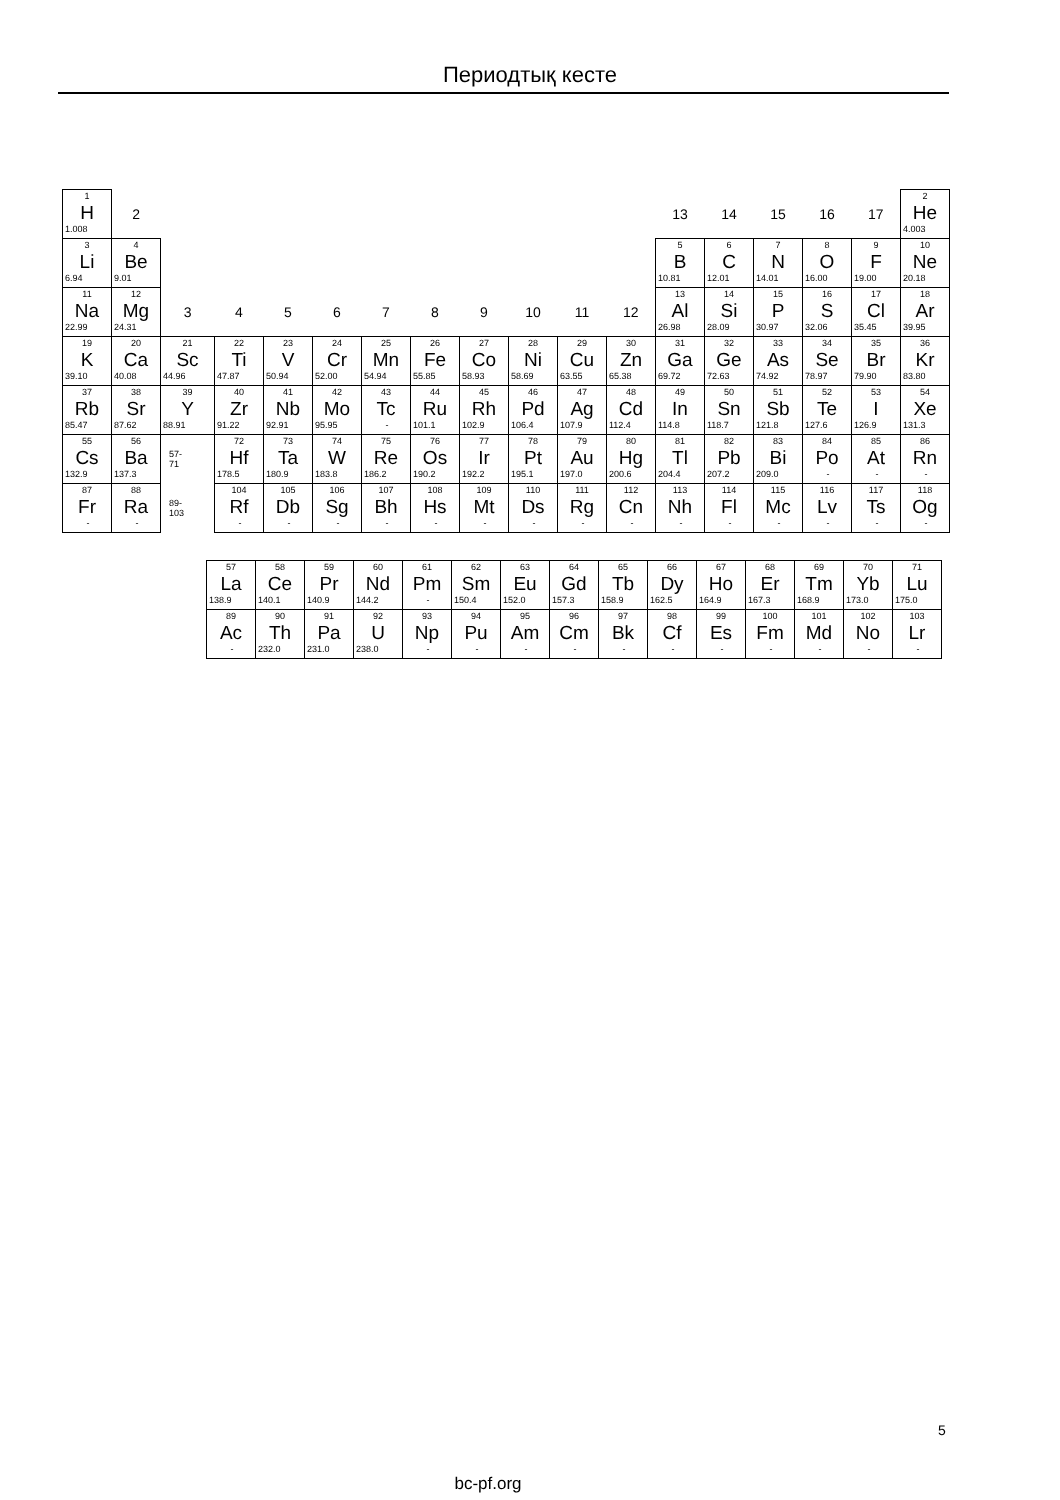Периодтық кесте
| 1 H 1.008 | 2 | | | | | | | | | | | 13 | 14 | 15 | 16 | 17 | 2 He 4.003 |
| 3 Li 6.94 | 4 Be 9.01 | | | | | | | | | | | 5 B 10.81 | 6 C 12.01 | 7 N 14.01 | 8 O 16.00 | 9 F 19.00 | 10 Ne 20.18 |
| 11 Na 22.99 | 12 Mg 24.31 | 3 | 4 | 5 | 6 | 7 | 8 | 9 | 10 | 11 | 12 | 13 Al 26.98 | 14 Si 28.09 | 15 P 30.97 | 16 S 32.06 | 17 Cl 35.45 | 18 Ar 39.95 |
| 19 K 39.10 | 20 Ca 40.08 | 21 Sc 44.96 | 22 Ti 47.87 | 23 V 50.94 | 24 Cr 52.00 | 25 Mn 54.94 | 26 Fe 55.85 | 27 Co 58.93 | 28 Ni 58.69 | 29 Cu 63.55 | 30 Zn 65.38 | 31 Ga 69.72 | 32 Ge 72.63 | 33 As 74.92 | 34 Se 78.97 | 35 Br 79.90 | 36 Kr 83.80 |
| 37 Rb 85.47 | 38 Sr 87.62 | 39 Y 88.91 | 40 Zr 91.22 | 41 Nb 92.91 | 42 Mo 95.95 | 43 Tc - | 44 Ru 101.1 | 45 Rh 102.9 | 46 Pd 106.4 | 47 Ag 107.9 | 48 Cd 112.4 | 49 In 114.8 | 50 Sn 118.7 | 51 Sb 121.8 | 52 Te 127.6 | 53 I 126.9 | 54 Xe 131.3 |
| 55 Cs 132.9 | 56 Ba 137.3 | 57- 71 | 72 Hf 178.5 | 73 Ta 180.9 | 74 W 183.8 | 75 Re 186.2 | 76 Os 190.2 | 77 Ir 192.2 | 78 Pt 195.1 | 79 Au 197.0 | 80 Hg 200.6 | 81 Tl 204.4 | 82 Pb 207.2 | 83 Bi 209.0 | 84 Po - | 85 At - | 86 Rn - |
| 87 Fr - | 88 Ra - | 89- 103 | 104 Rf - | 105 Db - | 106 Sg - | 107 Bh - | 108 Hs - | 109 Mt - | 110 Ds - | 111 Rg - | 112 Cn - | 113 Nh - | 114 Fl - | 115 Mc - | 116 Lv - | 117 Ts - | 118 Og - |
| 57 La 138.9 | 58 Ce 140.1 | 59 Pr 140.9 | 60 Nd 144.2 | 61 Pm - | 62 Sm 150.4 | 63 Eu 152.0 | 64 Gd 157.3 | 65 Tb 158.9 | 66 Dy 162.5 | 67 Ho 164.9 | 68 Er 167.3 | 69 Tm 168.9 | 70 Yb 173.0 | 71 Lu 175.0 |
| 89 Ac - | 90 Th 232.0 | 91 Pa 231.0 | 92 U 238.0 | 93 Np - | 94 Pu - | 95 Am - | 96 Cm - | 97 Bk - | 98 Cf - | 99 Es - | 100 Fm - | 101 Md - | 102 No - | 103 Lr - |
5
bc-pf.org